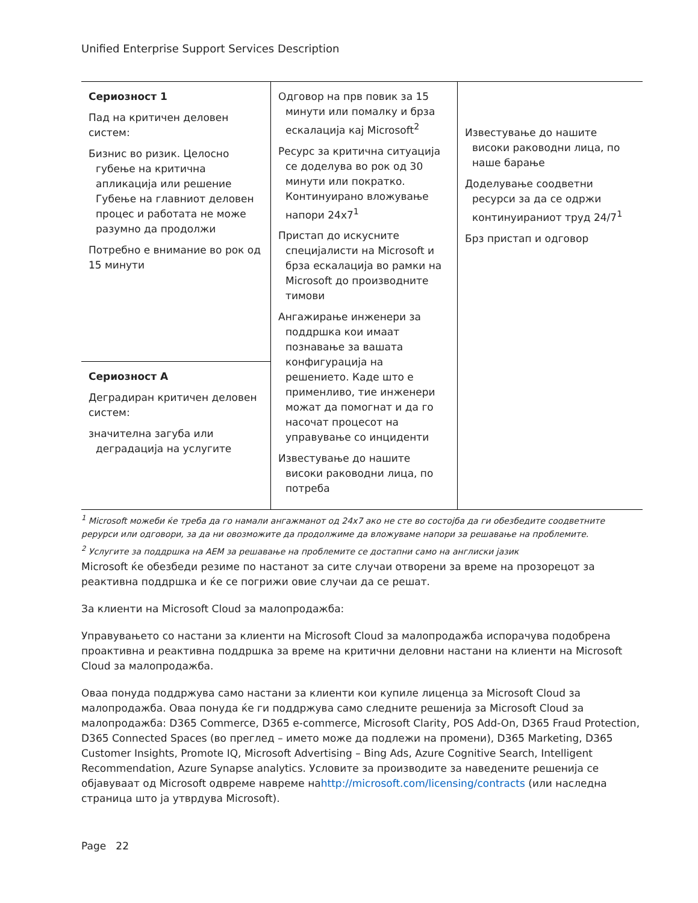Unified Enterprise Support Services Description
| Сериозност 1 Пад на критичен деловен систем: Бизнис во ризик. Целосно губење на критична апликација или решение Губење на главниот деловен процес и работата не може разумно да продолжи Потребно е внимание во рок од 15 минути | Одговор на прв повик за 15 минути или помалку и брза ескалација кај Microsoft<sup>2</sup> Ресурс за критична ситуација се доделува во рок од 30 минути или пократко. Континуирано вложување напори 24x7<sup>1</sup> Пристап до искусните специјалисти на Microsoft и брза ескалација во рамки на Microsoft до производните тимови Ангажирање инженери за поддршка кои имаат познавање за вашата конфигурација на решението. Каде што е применливо, тие инженери можат да помогнат и да го насочат процесот на управување со инциденти Известување до нашите високи раководни лица, по потреба | Известување до нашите високи раководни лица, по наше барање Доделување соодветни ресурси за да се одржи континуираниот труд 24/7<sup>1</sup> Брз пристап и одговор |
| Сериозност А Деградиран критичен деловен систем: значителна загуба или деградација на услугите | | |
<sup>1</sup> Microsoft можеби ќе треба да го намали ангажманот од 24x7 ако не сте во состојба да ги обезбедите соодветните рерурси или одговори, за да ни овозможите да продолжиме да вложуваме напори за решавање на проблемите.
<sup>2</sup> Услугите за поддршка на AEM за решавање на проблемите се достапни само на англиски јазик
Microsoft ќе обезбеди резиме по настанот за сите случаи отворени за време на прозорецот за реактивна поддршка и ќе се погрижи овие случаи да се решат.
За клиенти на Microsoft Cloud за малопродажба:
Управувањето со настани за клиенти на Microsoft Cloud за малопродажба испорачува подобрена проактивна и реактивна поддршка за време на критични деловни настани на клиенти на Microsoft Cloud за малопродажба.
Оваа понуда поддржува само настани за клиенти кои купиле лиценца за Microsoft Cloud за малопродажба. Оваа понуда ќе ги поддржува само следните решенија за Microsoft Cloud за малопродажба: D365 Commerce, D365 e-commerce, Microsoft Clarity, POS Add-On, D365 Fraud Protection, D365 Connected Spaces (во преглед – името може да подлежи на промени), D365 Marketing, D365 Customer Insights, Promote IQ, Microsoft Advertising – Bing Ads, Azure Cognitive Search, Intelligent Recommendation, Azure Synapse analytics. Условите за производите за наведените решенија се објавуваат од Microsoft одвреме навреме наhttp://microsoft.com/licensing/contracts (или наследна страница што ја утврдува Microsoft).
Page 22